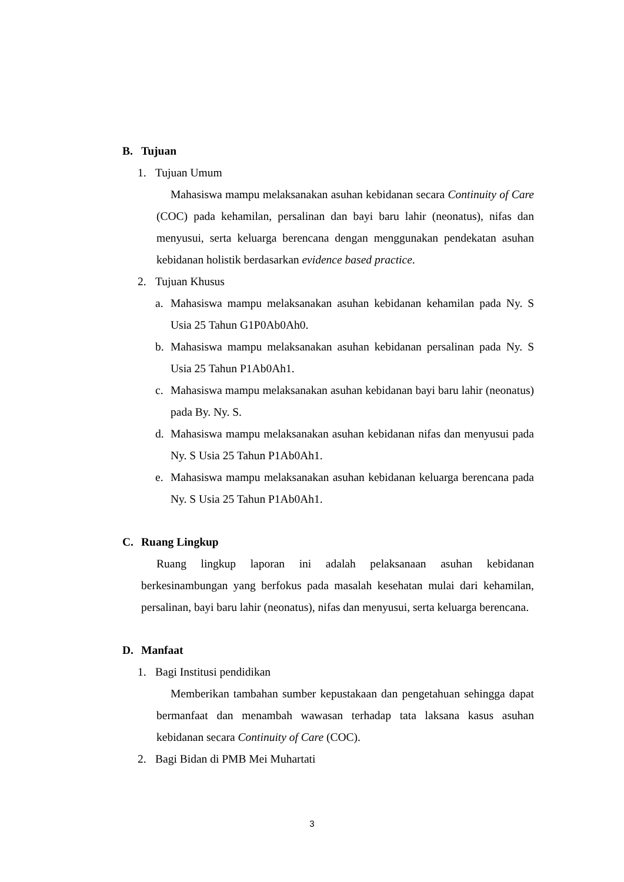B. Tujuan
1. Tujuan Umum
Mahasiswa mampu melaksanakan asuhan kebidanan secara Continuity of Care (COC) pada kehamilan, persalinan dan bayi baru lahir (neonatus), nifas dan menyusui, serta keluarga berencana dengan menggunakan pendekatan asuhan kebidanan holistik berdasarkan evidence based practice.
2. Tujuan Khusus
a. Mahasiswa mampu melaksanakan asuhan kebidanan kehamilan pada Ny. S Usia 25 Tahun G1P0Ab0Ah0.
b. Mahasiswa mampu melaksanakan asuhan kebidanan persalinan pada Ny. S Usia 25 Tahun P1Ab0Ah1.
c. Mahasiswa mampu melaksanakan asuhan kebidanan bayi baru lahir (neonatus) pada By. Ny. S.
d. Mahasiswa mampu melaksanakan asuhan kebidanan nifas dan menyusui pada Ny. S Usia 25 Tahun P1Ab0Ah1.
e. Mahasiswa mampu melaksanakan asuhan kebidanan keluarga berencana pada Ny. S Usia 25 Tahun P1Ab0Ah1.
C. Ruang Lingkup
Ruang lingkup laporan ini adalah pelaksanaan asuhan kebidanan berkesinambungan yang berfokus pada masalah kesehatan mulai dari kehamilan, persalinan, bayi baru lahir (neonatus), nifas dan menyusui, serta keluarga berencana.
D. Manfaat
1. Bagi Institusi pendidikan
Memberikan tambahan sumber kepustakaan dan pengetahuan sehingga dapat bermanfaat dan menambah wawasan terhadap tata laksana kasus asuhan kebidanan secara Continuity of Care (COC).
2. Bagi Bidan di PMB Mei Muhartati
3